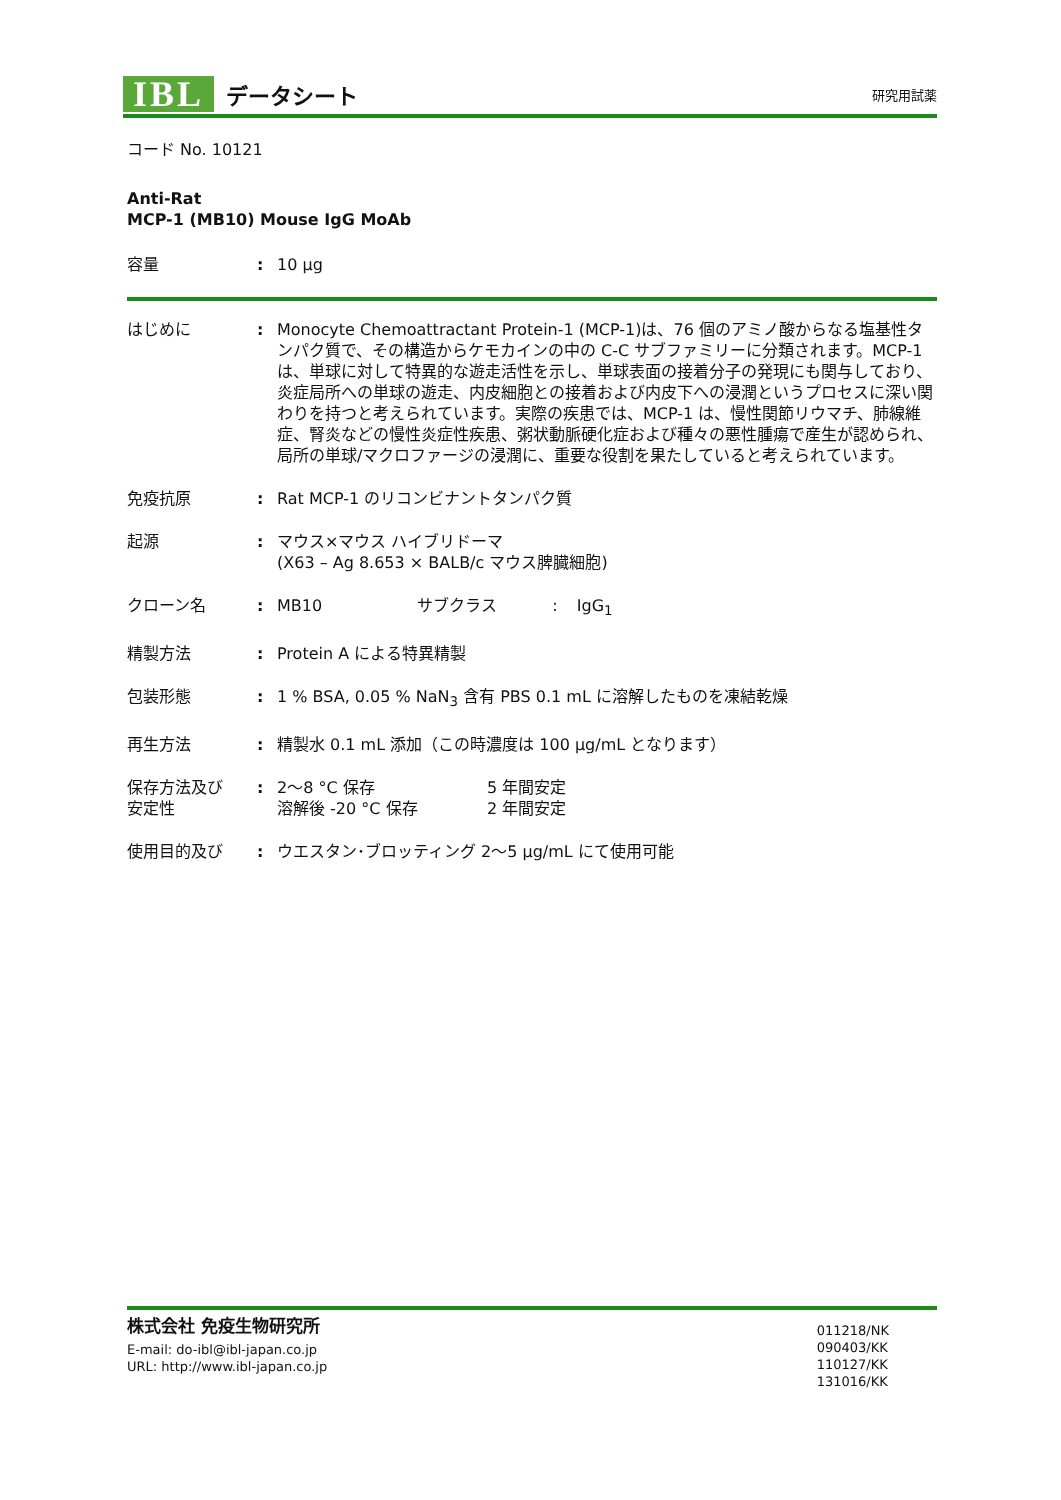IBL データシート 研究用試薬
コード No. 10121
Anti-Rat
MCP-1 (MB10) Mouse IgG MoAb
容量: 10 μg
はじめに: Monocyte Chemoattractant Protein-1 (MCP-1)は、76 個のアミノ酸からなる塩基性タンパク質で、その構造からケモカインの中の C-C サブファミリーに分類されます。MCP-1 は、単球に対して特異的な遊走活性を示し、単球表面の接着分子の発現にも関与しており、炎症局所への単球の遊走、内皮細胞との接着および内皮下への浸潤というプロセスに深い関わりを持つと考えられています。実際の疾患では、MCP-1 は、慢性関節リウマチ、肺線維症、腎炎などの慢性炎症性疾患、粥状動脈硬化症および種々の悪性腫瘍で産生が認められ、局所の単球/マクロファージの浸潤に、重要な役割を果たしていると考えられています。
免疫抗原: Rat MCP-1 のリコンビナントタンパク質
起源: マウス×マウス ハイブリドーマ
(X63 – Ag 8.653 × BALB/c マウス脾臓細胞)
クローン名: MB10 サブクラス : IgG<sub>1</sub>
精製方法: Protein A による特異精製
包装形態: 1 % BSA, 0.05 % NaN<sub>3</sub> 含有 PBS 0.1 mL に溶解したものを凍結乾燥
再生方法: 精製水 0.1 mL 添加（この時濃度は 100 μg/mL となります）
保存方法及び
安定性: 2～8 °C 保存 5 年間安定
溶解後 -20 °C 保存 2 年間安定
使用目的及び: ウエスタン･ブロッティング 2～5 μg/mL にて使用可能
株式会社 免疫生物研究所
E-mail: do-ibl@ibl-japan.co.jp
URL: http://www.ibl-japan.co.jp
011218/NK
090403/KK
110127/KK
131016/KK